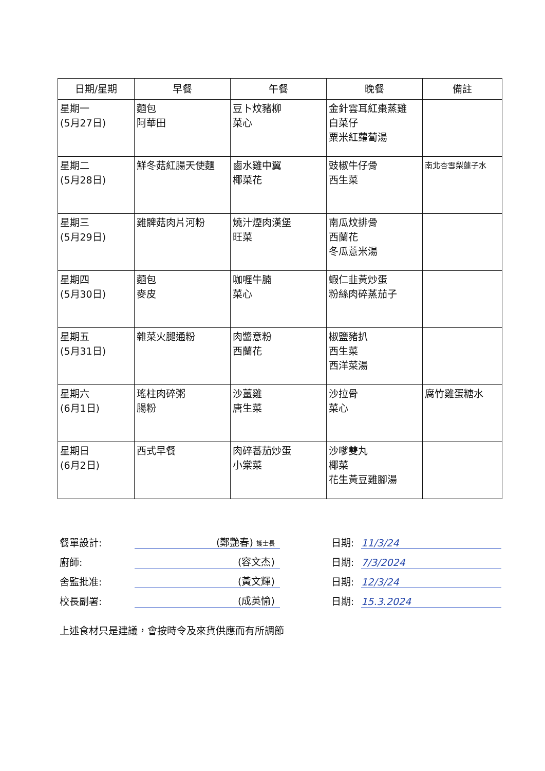| 日期/星期 | 早餐 | 午餐 | 晚餐 | 備註 |
| --- | --- | --- | --- | --- |
| 星期一 (5月27日) | 麵包 阿華田 | 豆卜炆豬柳 菜心 | 金針雲耳紅棗蒸雞 白菜仔 粟米紅蘿蔔湯 | |
| 星期二 (5月28日) | 鮮冬菇紅腸天使麵 | 鹵水雞中翼 椰菜花 | 豉椒牛仔骨 西生菜 | 南北杏雪梨蓮子水 |
| 星期三 (5月29日) | 雞髀菇肉片河粉 | 燒汁煙肉漢堡 旺菜 | 南瓜炆排骨 西蘭花 冬瓜薏米湯 | |
| 星期四 (5月30日) | 麵包 麥皮 | 咖喱牛腩 菜心 | 蝦仁韭黃炒蛋 粉絲肉碎蒸茄子 | |
| 星期五 (5月31日) | 雜菜火腿通粉 | 肉醬意粉 西蘭花 | 椒鹽豬扒 西生菜 西洋菜湯 | |
| 星期六 (6月1日) | 瑤柱肉碎粥 腸粉 | 沙薑雞 唐生菜 | 沙拉骨 菜心 | 腐竹雞蛋糖水 |
| 星期日 (6月2日) | 西式早餐 | 肉碎蕃茄炒蛋 小棠菜 | 沙嗲雙丸 椰菜 花生黃豆雞腳湯 | |
餐單設計: (鄭艷春) 護士長 日期: 11/3/24
廚師: (容文杰) 日期: 7/3/2024
舍監批准: (黃文輝) 日期: 12/3/24
校長副署: (成英愉) 日期: 15.3.2024
上述食材只是建議，會按時令及來貨供應而有所調節